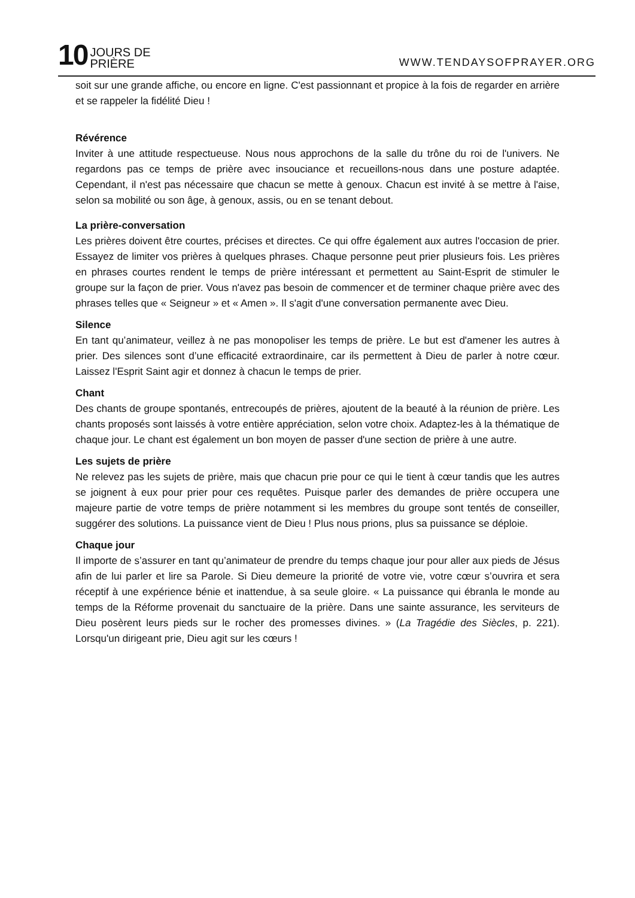10 JOURS DE
PRIÈRE
WWW.TENDAYSOFPRAYER.ORG
soit sur une grande affiche, ou encore en ligne. C'est passionnant et propice à la fois de regarder en arrière et se rappeler la fidélité Dieu !
Révérence
Inviter à une attitude respectueuse. Nous nous approchons de la salle du trône du roi de l'univers. Ne regardons pas ce temps de prière avec insouciance et recueillons-nous dans une posture adaptée. Cependant, il n'est pas nécessaire que chacun se mette à genoux. Chacun est invité à se mettre à l'aise, selon sa mobilité ou son âge, à genoux, assis, ou en se tenant debout.
La prière-conversation
Les prières doivent être courtes, précises et directes. Ce qui offre également aux autres l'occasion de prier. Essayez de limiter vos prières à quelques phrases. Chaque personne peut prier plusieurs fois. Les prières en phrases courtes rendent le temps de prière intéressant et permettent au Saint-Esprit de stimuler le groupe sur la façon de prier. Vous n'avez pas besoin de commencer et de terminer chaque prière avec des phrases telles que « Seigneur » et « Amen ». Il s'agit d'une conversation permanente avec Dieu.
Silence
En tant qu’animateur, veillez à ne pas monopoliser les temps de prière. Le but est d'amener les autres à prier. Des silences sont d’une efficacité extraordinaire, car ils permettent à Dieu de parler à notre cœur. Laissez l'Esprit Saint agir et donnez à chacun le temps de prier.
Chant
Des chants de groupe spontanés, entrecoupés de prières, ajoutent de la beauté à la réunion de prière. Les chants proposés sont laissés à votre entière appréciation, selon votre choix. Adaptez-les à la thématique de chaque jour. Le chant est également un bon moyen de passer d'une section de prière à une autre.
Les sujets de prière
Ne relevez pas les sujets de prière, mais que chacun prie pour ce qui le tient à cœur tandis que les autres se joignent à eux pour prier pour ces requêtes. Puisque parler des demandes de prière occupera une majeure partie de votre temps de prière notamment si les membres du groupe sont tentés de conseiller, suggérer des solutions. La puissance vient de Dieu ! Plus nous prions, plus sa puissance se déploie.
Chaque jour
Il importe de s’assurer en tant qu’animateur de prendre du temps chaque jour pour aller aux pieds de Jésus afin de lui parler et lire sa Parole. Si Dieu demeure la priorité de votre vie, votre cœur s’ouvrira et sera réceptif à une expérience bénie et inattendue, à sa seule gloire. « La puissance qui ébranla le monde au temps de la Réforme provenait du sanctuaire de la prière. Dans une sainte assurance, les serviteurs de Dieu posèrent leurs pieds sur le rocher des promesses divines. » (La Tragédie des Siècles, p. 221). Lorsqu'un dirigeant prie, Dieu agit sur les cœurs !